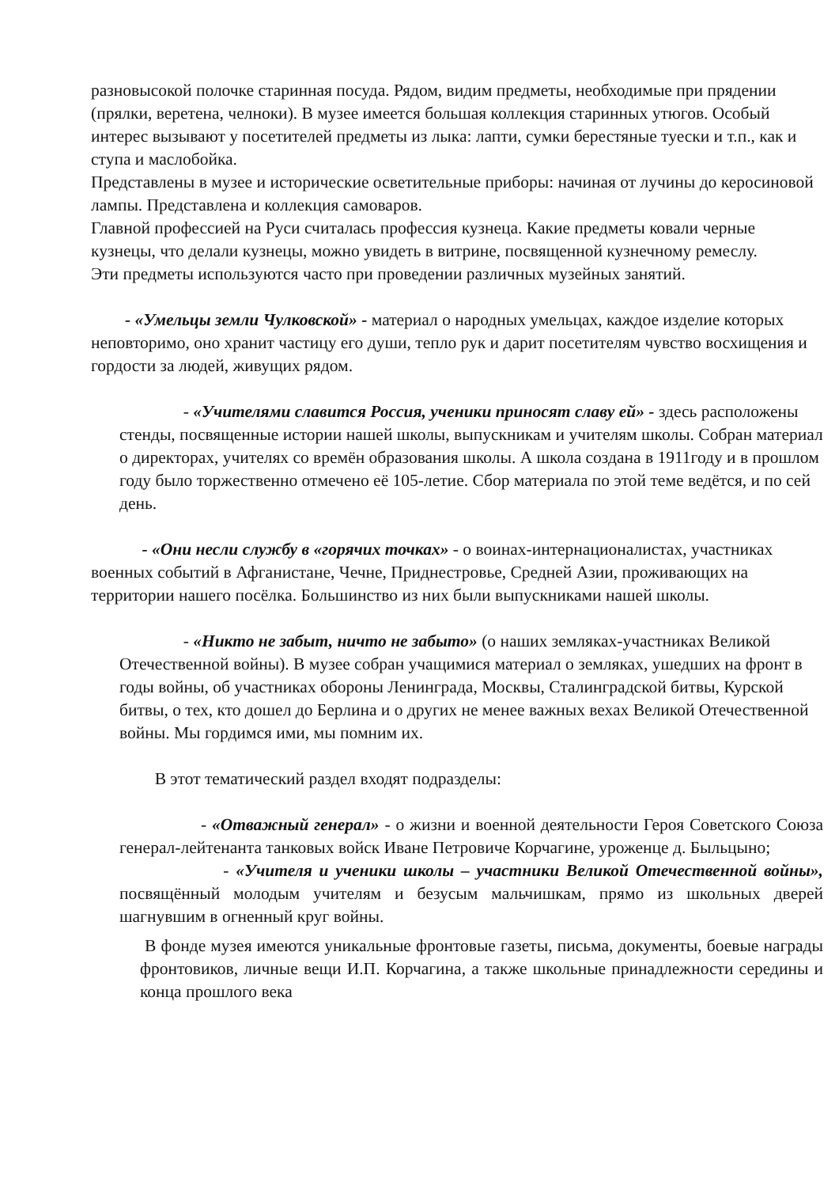разновысокой полочке старинная посуда. Рядом, видим предметы, необходимые при прядении (прялки, веретена, челноки). В музее имеется большая коллекция старинных утюгов. Особый интерес вызывают у посетителей предметы из лыка: лапти, сумки берестяные туески и т.п., как и ступа и маслобойка.
Представлены в музее и исторические осветительные приборы: начиная от лучины до керосиновой лампы. Представлена и коллекция самоваров.
Главной профессией на Руси считалась профессия кузнеца. Какие предметы ковали черные кузнецы, что делали кузнецы, можно увидеть в витрине, посвященной кузнечному ремеслу.
Эти предметы используются часто при проведении различных музейных занятий.
- «Умельцы земли Чулковской» - материал о народных умельцах, каждое изделие которых неповторимо, оно хранит частицу его души, тепло рук и дарит посетителям чувство восхищения и гордости за людей, живущих рядом.
- «Учителями славится Россия, ученики приносят славу ей» - здесь расположены стенды, посвященные истории нашей школы, выпускникам и учителям школы. Собран материал о директорах, учителях со времён образования школы. А школа создана в 1911году и в прошлом году было торжественно отмечено её 105-летие. Сбор материала по этой теме ведётся, и по сей день.
- «Они несли службу в «горячих точках» - о воинах-интернационалистах, участниках военных событий в Афганистане, Чечне, Приднестровье, Средней Азии, проживающих на территории нашего посёлка. Большинство из них были выпускниками нашей школы.
- «Никто не забыт, ничто не забыто» (о наших земляках-участниках Великой Отечественной войны). В музее собран учащимися материал о земляках, ушедших на фронт в годы войны, об участниках обороны Ленинграда, Москвы, Сталинградской битвы, Курской битвы, о тех, кто дошел до Берлина и о других не менее важных вехах Великой Отечественной войны. Мы гордимся ими, мы помним их.
В этот тематический раздел входят подразделы:
- «Отважный генерал» - о жизни и военной деятельности Героя Советского Союза генерал-лейтенанта танковых войск Иване Петровиче Корчагине, уроженце д. Быльцыно;
- «Учителя и ученики школы – участники Великой Отечественной войны», посвящённый молодым учителям и безусым мальчишкам, прямо из школьных дверей шагнувшим в огненный круг войны.
В фонде музея имеются уникальные фронтовые газеты, письма, документы, боевые награды фронтовиков, личные вещи И.П. Корчагина, а также школьные принадлежности середины и конца прошлого века